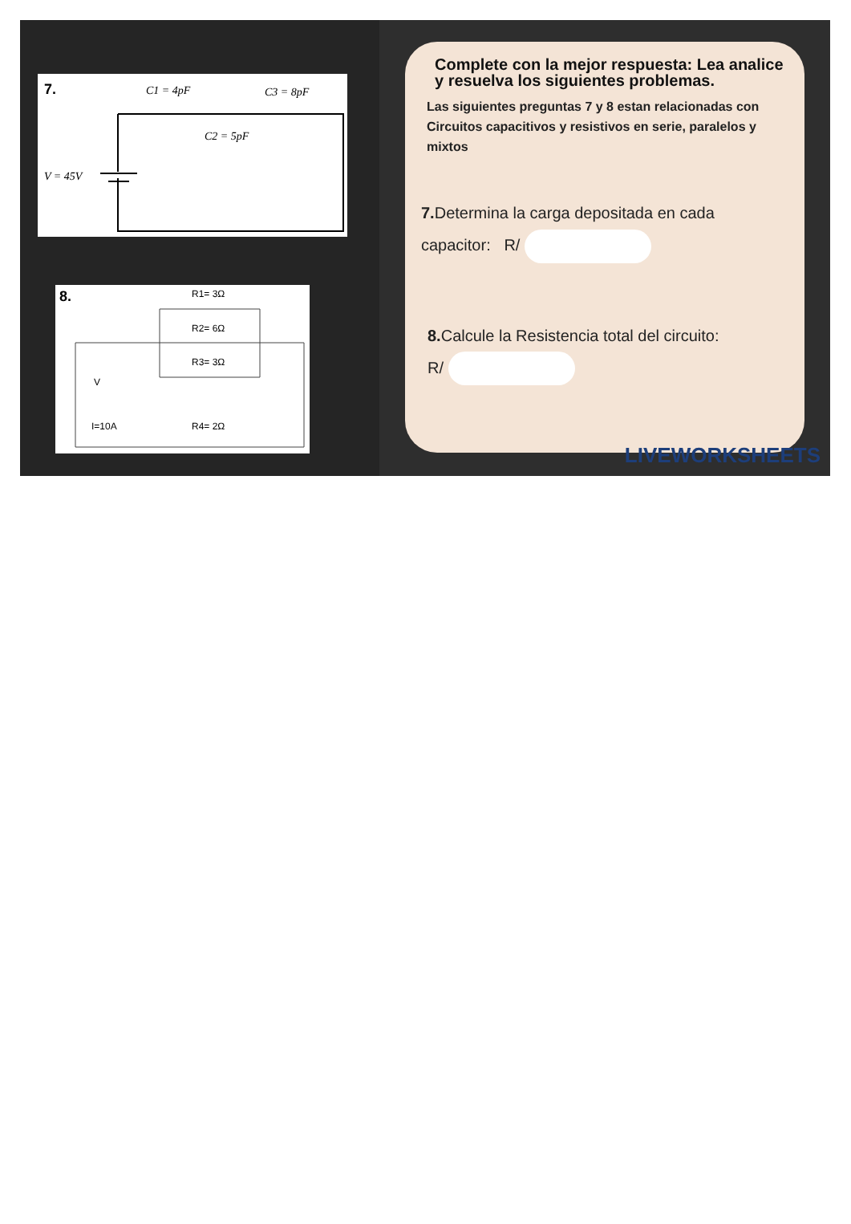7.
C1 = 4pF
C3 = 8pF
C2 = 5pF
V = 45V
8.
R1= 3Ω
R2= 6Ω
R3= 3Ω
I=10A
R4= 2Ω
V
Complete con la mejor respuesta: Lea analice y resuelva los siguientes problemas.
Las siguientes preguntas 7 y 8 estan relacionadas con Circuitos capacitivos y resistivos en serie, paralelos y mixtos
7. Determina la carga depositada en cada
capacitor: R/
8. Calcule la Resistencia total del circuito:
R/
LIVEWORKSHEETS